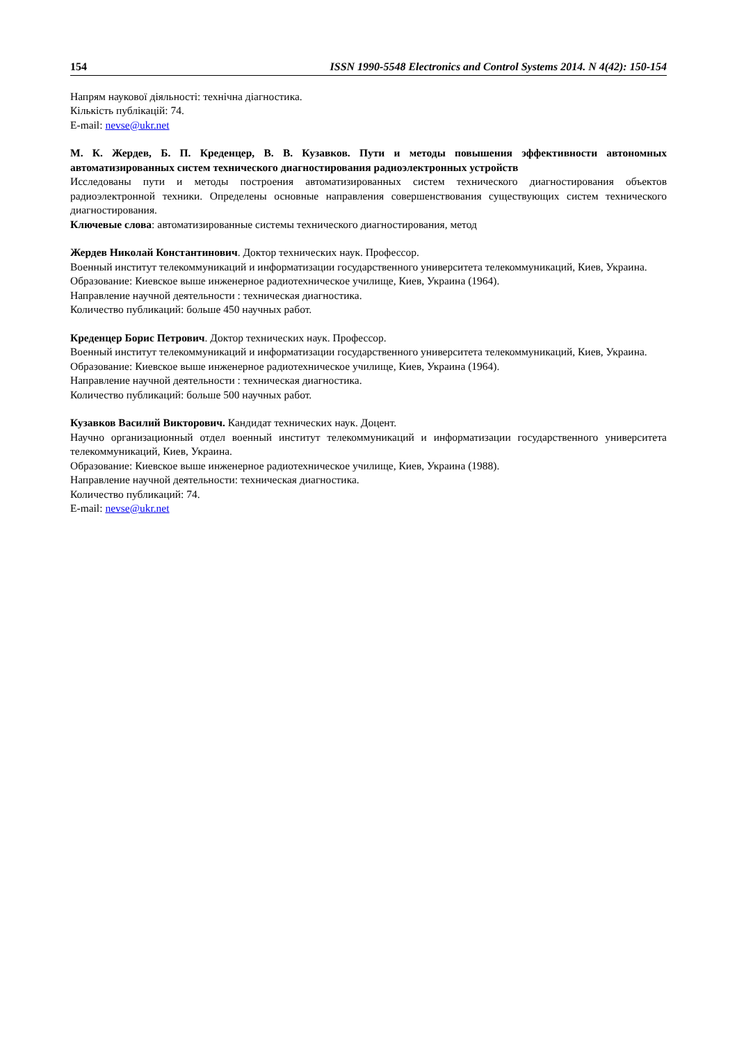154 ISSN 1990-5548 Electronics and Control Systems 2014. N 4(42): 150-154
Напрям наукової діяльності: технічна діагностика.
Кількість публікацій: 74.
E-mail: nevse@ukr.net
М. К. Жердев, Б. П. Креденцер, В. В. Кузавков. Пути и методы повышения эффективности автономных автоматизированных систем технического диагностирования радиоэлектронных устройств
Исследованы пути и методы построения автоматизированных систем технического диагностирования объектов радиоэлектронной техники. Определены основные направления совершенствования существующих систем технического диагностирования.
Ключевые слова: автоматизированные системы технического диагностирования, метод
Жердев Николай Константинович. Доктор технических наук. Профессор.
Военный институт телекоммуникаций и информатизации государственного университета телекоммуникаций, Киев, Украина.
Образование: Киевское выше инженерное радиотехническое училище, Киев, Украина (1964).
Направление научной деятельности : техническая диагностика.
Количество публикаций: больше 450 научных работ.
Креденцер Борис Петрович. Доктор технических наук. Профессор.
Военный институт телекоммуникаций и информатизации государственного университета телекоммуникаций, Киев, Украина.
Образование: Киевское выше инженерное радиотехническое училище, Киев, Украина (1964).
Направление научной деятельности : техническая диагностика.
Количество публикаций: больше 500 научных работ.
Кузавков Василий Викторович. Кандидат технических наук. Доцент.
Научно организационный отдел военный институт телекоммуникаций и информатизации государственного университета телекоммуникаций, Киев, Украина.
Образование: Киевское выше инженерное радиотехническое училище, Киев, Украина (1988).
Направление научной деятельности: техническая диагностика.
Количество публикаций: 74.
E-mail: nevse@ukr.net